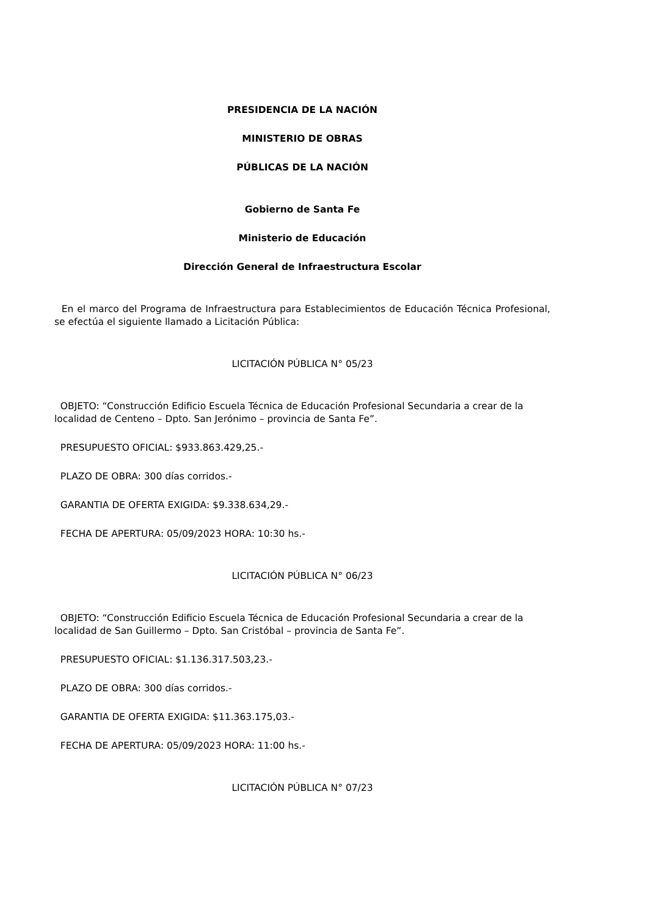PRESIDENCIA DE LA NACIÓN
MINISTERIO DE OBRAS
PÚBLICAS DE LA NACIÓN
Gobierno de Santa Fe
Ministerio de Educación
Dirección General de Infraestructura Escolar
En el marco del Programa de Infraestructura para Establecimientos de Educación Técnica Profesional, se efectúa el siguiente llamado a Licitación Pública:
LICITACIÓN PÚBLICA N° 05/23
OBJETO: “Construcción Edificio Escuela Técnica de Educación Profesional Secundaria a crear de la localidad de Centeno – Dpto. San Jerónimo – provincia de Santa Fe”.
PRESUPUESTO OFICIAL: $933.863.429,25.-
PLAZO DE OBRA: 300 días corridos.-
GARANTIA DE OFERTA EXIGIDA: $9.338.634,29.-
FECHA DE APERTURA: 05/09/2023 HORA: 10:30 hs.-
LICITACIÓN PÚBLICA N° 06/23
OBJETO: “Construcción Edificio Escuela Técnica de Educación Profesional Secundaria a crear de la localidad de San Guillermo – Dpto. San Cristóbal – provincia de Santa Fe”.
PRESUPUESTO OFICIAL: $1.136.317.503,23.-
PLAZO DE OBRA: 300 días corridos.-
GARANTIA DE OFERTA EXIGIDA: $11.363.175,03.-
FECHA DE APERTURA: 05/09/2023 HORA: 11:00 hs.-
LICITACIÓN PÚBLICA N° 07/23